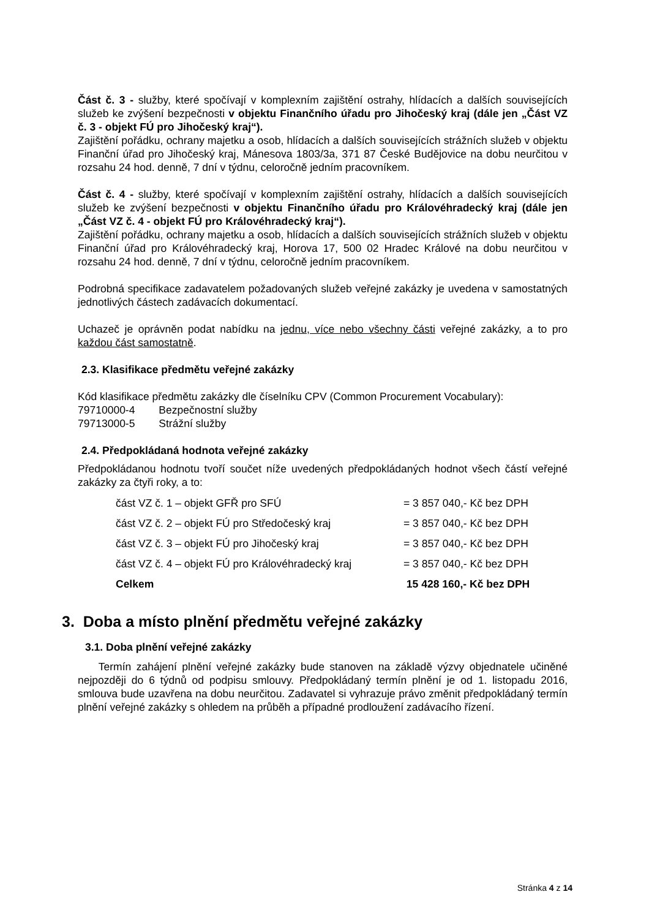Část č. 3 - služby, které spočívají v komplexním zajištění ostrahy, hlídacích a dalších souvisejících služeb ke zvýšení bezpečnosti v objektu Finančního úřadu pro Jihočeský kraj (dále jen „Část VZ č. 3 - objekt FÚ pro Jihočeský kraj“).
Zajištění pořádku, ochrany majetku a osob, hlídacích a dalších souvisejících strážních služeb v objektu Finanční úřad pro Jihočeský kraj, Mánesova 1803/3a, 371 87 České Budějovice na dobu neurčitou v rozsahu 24 hod. denně, 7 dní v týdnu, celoročně jedním pracovníkem.
Část č. 4 - služby, které spočívají v komplexním zajištění ostrahy, hlídacích a dalších souvisejících služeb ke zvýšení bezpečnosti v objektu Finančního úřadu pro Královéhradecký kraj (dále jen „Část VZ č. 4 - objekt FÚ pro Královéhradecký kraj“).
Zajištění pořádku, ochrany majetku a osob, hlídacích a dalších souvisejících strážních služeb v objektu Finanční úřad pro Královéhradecký kraj, Horova 17, 500 02 Hradec Králové na dobu neurčitou v rozsahu 24 hod. denně, 7 dní v týdnu, celoročně jedním pracovníkem.
Podrobná specifikace zadavatelem požadovaných služeb veřejné zakázky je uvedena v samostatných jednotlivých částech zadávacích dokumentací.
Uchazeč je oprávněn podat nabídku na jednu, více nebo všechny části veřejné zakázky, a to pro každou část samostatně.
2.3. Klasifikace předmětu veřejné zakázky
Kód klasifikace předmětu zakázky dle číselníku CPV (Common Procurement Vocabulary):
79710000-4 Bezpečnostní služby
79713000-5 Strážní služby
2.4. Předpokládaná hodnota veřejné zakázky
Předpokládanou hodnotu tvoří součet níže uvedených předpokládaných hodnot všech částí veřejné zakázky za čtyři roky, a to:
| část VZ č. 1 – objekt GFŘ pro SFÚ | = 3 857 040,- Kč bez DPH |
| část VZ č. 2 – objekt FÚ pro Středočeský kraj | = 3 857 040,- Kč bez DPH |
| část VZ č. 3 – objekt FÚ pro Jihočeský kraj | = 3 857 040,- Kč bez DPH |
| část VZ č. 4 – objekt FÚ pro Královéhradecký kraj | = 3 857 040,- Kč bez DPH |
| Celkem | 15 428 160,- Kč bez DPH |
3. Doba a místo plnění předmětu veřejné zakázky
3.1. Doba plnění veřejné zakázky
Termín zahájení plnění veřejné zakázky bude stanoven na základě výzvy objednatele učiněné nejpozději do 6 týdnů od podpisu smlouvy. Předpokládaný termín plnění je od 1. listopadu 2016, smlouva bude uzavřena na dobu neurčitou. Zadavatel si vyhrazuje právo změnit předpokládaný termín plnění veřejné zakázky s ohledem na průběh a případné prodloužení zadávacího řízení.
Stránka 4 z 14